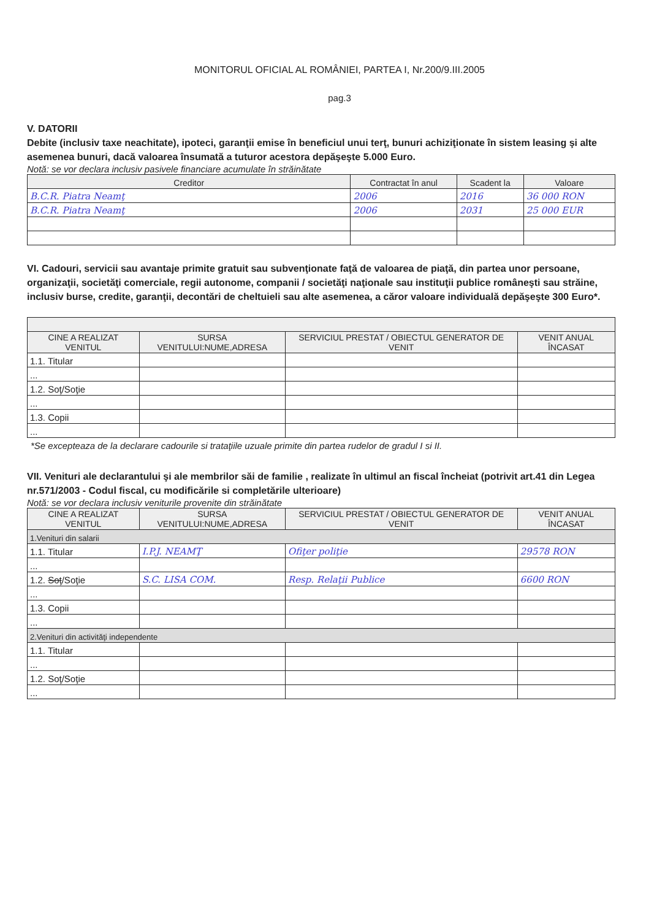MONITORUL OFICIAL AL ROMÂNIEI, PARTEA I, Nr.200/9.III.2005
pag.3
V. DATORII
Debite (inclusiv taxe neachitate), ipoteci, garanţii emise în beneficiul unui terţ, bunuri achiziţionate în sistem leasing şi alte asemenea bunuri, dacă valoarea însumată a tuturor acestora depăşeşte 5.000 Euro.
Notă: se vor declara inclusiv pasivele financiare acumulate în străinătate
| Creditor | Contractat în anul | Scadent la | Valoare |
| --- | --- | --- | --- |
| B.C.R. Piatra Neamţ | 2006 | 2016 | 36 000 RON |
| B.C.R. Piatra Neamţ | 2006 | 2031 | 25 000 EUR |
VI. Cadouri, servicii sau avantaje primite gratuit sau subvenţionate faţă de valoarea de piaţă, din partea unor persoane, organizaţii, societăţi comerciale, regii autonome, companii / societăţi naţionale sau instituţii publice româneşti sau străine, inclusiv burse, credite, garanţii, decontări de cheltuieli sau alte asemenea, a căror valoare individuală depăşeşte 300 Euro*.
| CINE A REALIZAT VENITUL | SURSA VENITULUI:NUME,ADRESA | SERVICIUL PRESTAT / OBIECTUL GENERATOR DE VENIT | VENIT ANUAL ÎNCASAT |
| --- | --- | --- | --- |
| 1.1. Titular | | | |
| ... | | | |
| 1.2. Soţ/Soţie | | | |
| ... | | | |
| 1.3. Copii | | | |
| ... | | | |
*Se excepteaza de la declarare cadourile si trataţiile uzuale primite din partea rudelor de gradul I si II.
VII. Venituri ale declarantului şi ale membrilor săi de familie , realizate în ultimul an fiscal încheiat (potrivit art.41 din Legea nr.571/2003 - Codul fiscal, cu modificările si completările ulterioare)
Notă: se vor declara inclusiv veniturile provenite din străinătate
| CINE A REALIZAT VENITUL | SURSA VENITULUI:NUME,ADRESA | SERVICIUL PRESTAT / OBIECTUL GENERATOR DE VENIT | VENIT ANUAL ÎNCASAT |
| --- | --- | --- | --- |
| 1.Venituri din salarii | | | |
| 1.1. Titular | I.P.J. NEAMŢ | Ofiţer poliţie | 29578 RON |
| ... | | | |
| 1.2. Soţ /Soţie | S.C. LISA COM. | Resp. Relaţii Publice | 6600 RON |
| ... | | | |
| 1.3. Copii | | | |
| ... | | | |
| 2.Venituri din activităţi independente | | | |
| 1.1. Titular | | | |
| ... | | | |
| 1.2. Soţ/Soţie | | | |
| ... | | | |